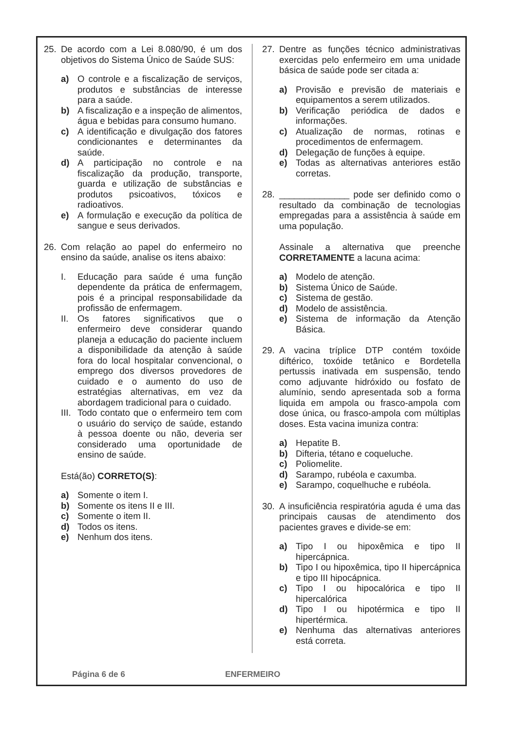25. De acordo com a Lei 8.080/90, é um dos objetivos do Sistema Único de Saúde SUS:
a) O controle e a fiscalização de serviços, produtos e substâncias de interesse para a saúde.
b) A fiscalização e a inspeção de alimentos, água e bebidas para consumo humano.
c) A identificação e divulgação dos fatores condicionantes e determinantes da saúde.
d) A participação no controle e na fiscalização da produção, transporte, guarda e utilização de substâncias e produtos psicoativos, tóxicos e radioativos.
e) A formulação e execução da política de sangue e seus derivados.
26. Com relação ao papel do enfermeiro no ensino da saúde, analise os itens abaixo:
I. Educação para saúde é uma função dependente da prática de enfermagem, pois é a principal responsabilidade da profissão de enfermagem.
II. Os fatores significativos que o enfermeiro deve considerar quando planeja a educação do paciente incluem a disponibilidade da atenção à saúde fora do local hospitalar convencional, o emprego dos diversos provedores de cuidado e o aumento do uso de estratégias alternativas, em vez da abordagem tradicional para o cuidado.
III. Todo contato que o enfermeiro tem com o usuário do serviço de saúde, estando à pessoa doente ou não, deveria ser considerado uma oportunidade de ensino de saúde.
Está(ão) CORRETO(S):
a) Somente o item I.
b) Somente os itens II e III.
c) Somente o item II.
d) Todos os itens.
e) Nenhum dos itens.
27. Dentre as funções técnico administrativas exercidas pelo enfermeiro em uma unidade básica de saúde pode ser citada a:
a) Provisão e previsão de materiais e equipamentos a serem utilizados.
b) Verificação periódica de dados e informações.
c) Atualização de normas, rotinas e procedimentos de enfermagem.
d) Delegação de funções à equipe.
e) Todas as alternativas anteriores estão corretas.
28. ______________ pode ser definido como o resultado da combinação de tecnologias empregadas para a assistência à saúde em uma população.
Assinale a alternativa que preenche CORRETAMENTE a lacuna acima:
a) Modelo de atenção.
b) Sistema Único de Saúde.
c) Sistema de gestão.
d) Modelo de assistência.
e) Sistema de informação da Atenção Básica.
29. A vacina tríplice DTP contém toxóide diftérico, toxóide tetânico e Bordetella pertussis inativada em suspensão, tendo como adjuvante hidróxido ou fosfato de alumínio, sendo apresentada sob a forma liquida em ampola ou frasco-ampola com dose única, ou frasco-ampola com múltiplas doses. Esta vacina imuniza contra:
a) Hepatite B.
b) Difteria, tétano e coqueluche.
c) Poliomelite.
d) Sarampo, rubéola e caxumba.
e) Sarampo, coquelhuche e rubéola.
30. A insuficiência respiratória aguda é uma das principais causas de atendimento dos pacientes graves e divide-se em:
a) Tipo I ou hipoxêmica e tipo II hipercápnica.
b) Tipo I ou hipoxêmica, tipo II hipercápnica e tipo III hipocápnica.
c) Tipo I ou hipocalórica e tipo II hipercalórica
d) Tipo I ou hipotérmica e tipo II hipertérmica.
e) Nenhuma das alternativas anteriores está correta.
Página 6 de 6 ENFERMEIRO